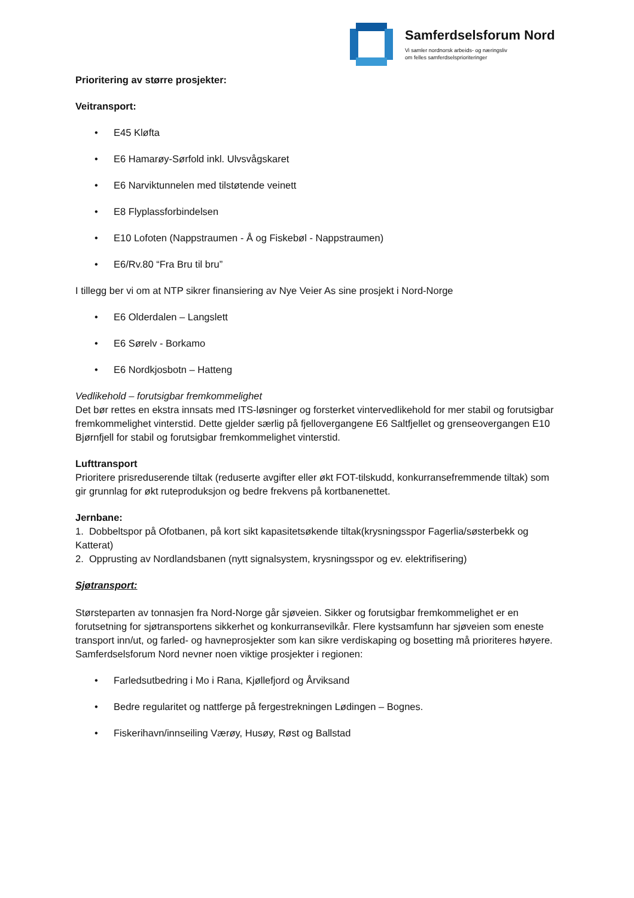Samferdselsforum Nord
Vi samler nordnorsk arbeids- og næringsliv
om felles samferdselsprioriteringer
Prioritering av større prosjekter:
Veitransport:
• E45 Kløfta
• E6 Hamarøy-Sørfold inkl. Ulvsvågskaret
• E6 Narviktunnelen med tilstøtende veinett
• E8 Flyplassforbindelsen
• E10 Lofoten (Nappstraumen - Å og Fiskebøl - Nappstraumen)
• E6/Rv.80 “Fra Bru til bru”
I tillegg ber vi om at NTP sikrer finansiering av Nye Veier As sine prosjekt i Nord-Norge
• E6 Olderdalen – Langslett
• E6 Sørelv - Borkamo
• E6 Nordkjosbotn – Hatteng
Vedlikehold – forutsigbar fremkommelighet
Det bør rettes en ekstra innsats med ITS-løsninger og forsterket vintervedlikehold for mer stabil og forutsigbar fremkommelighet vinterstid. Dette gjelder særlig på fjellovergangene E6 Saltfjellet og grenseovergangen E10 Bjørnfjell for stabil og forutsigbar fremkommelighet vinterstid.
Lufttransport
Prioritere prisreduserende tiltak (reduserte avgifter eller økt FOT-tilskudd, konkurransefremmende tiltak) som gir grunnlag for økt ruteproduksjon og bedre frekvens på kortbanenettet.
Jernbane:
1. Dobbeltspor på Ofotbanen, på kort sikt kapasitetsøkende tiltak(krysningsspor Fagerlia/søsterbekk og Katterat)
2. Opprusting av Nordlandsbanen (nytt signalsystem, krysningsspor og ev. elektrifisering)
Sjøtransport:
Størsteparten av tonnasjen fra Nord-Norge går sjøveien. Sikker og forutsigbar fremkommelighet er en forutsetning for sjøtransportens sikkerhet og konkurransevilkår. Flere kystsamfunn har sjøveien som eneste transport inn/ut, og farled- og havneprosjekter som kan sikre verdiskaping og bosetting må prioriteres høyere. Samferdselsforum Nord nevner noen viktige prosjekter i regionen:
• Farledsutbedring i Mo i Rana, Kjøllefjord og Årviksand
• Bedre regularitet og nattferge på fergestrekningen Lødingen – Bognes.
• Fiskerihavn/innseiling Værøy, Husøy, Røst og Ballstad